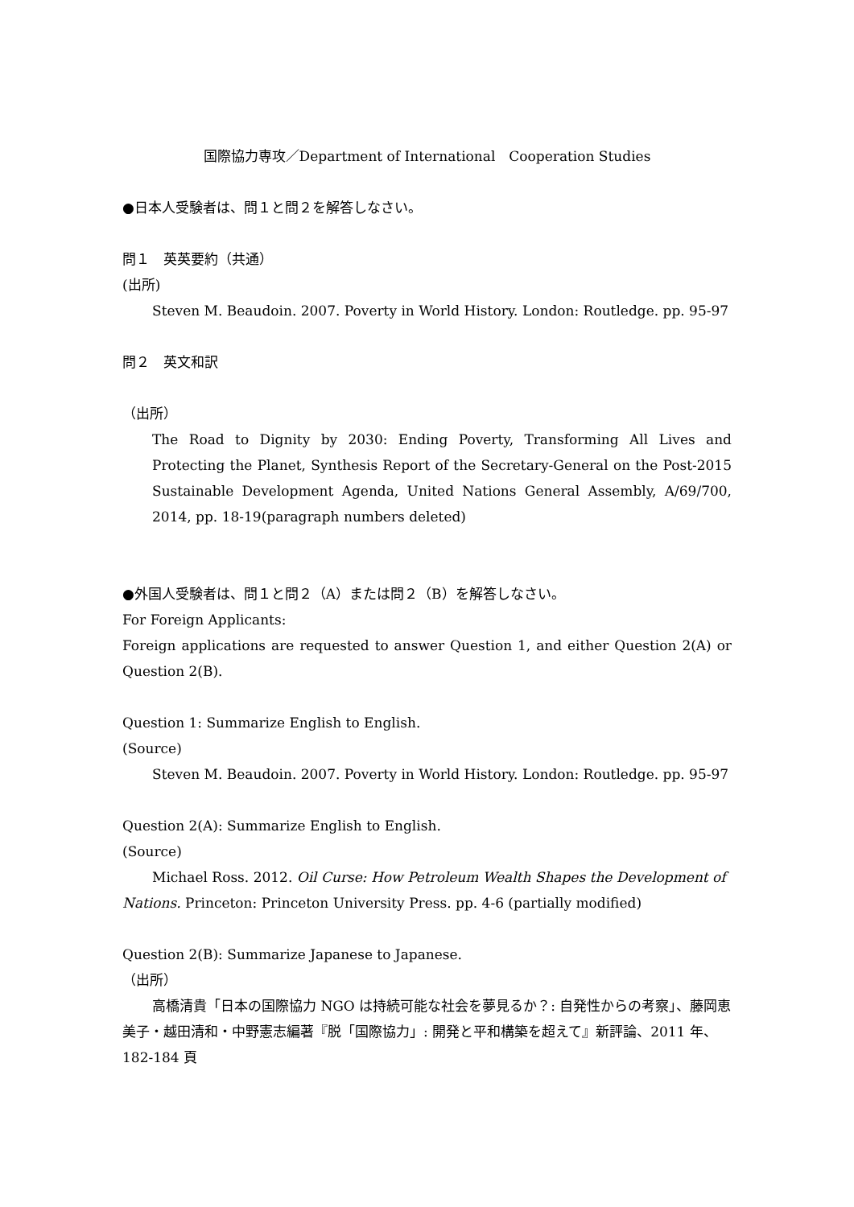国際協力専攻／Department of International　Cooperation Studies
●日本人受験者は、問１と問２を解答しなさい。
問１　英英要約（共通）
(出所)
Steven M. Beaudoin. 2007. Poverty in World History. London: Routledge. pp. 95-97
問２　英文和訳
（出所）
The Road to Dignity by 2030: Ending Poverty, Transforming All Lives and Protecting the Planet, Synthesis Report of the Secretary-General on the Post-2015 Sustainable Development Agenda, United Nations General Assembly, A/69/700, 2014, pp. 18-19(paragraph numbers deleted)
●外国人受験者は、問１と問２（A）または問２（B）を解答しなさい。
For Foreign Applicants:
Foreign applications are requested to answer Question 1, and either Question 2(A) or Question 2(B).
Question 1: Summarize English to English.
(Source)
Steven M. Beaudoin. 2007. Poverty in World History. London: Routledge. pp. 95-97
Question 2(A): Summarize English to English.
(Source)
Michael Ross. 2012. Oil Curse: How Petroleum Wealth Shapes the Development of Nations. Princeton: Princeton University Press. pp. 4-6 (partially modified)
Question 2(B): Summarize Japanese to Japanese.
（出所）
高橋清貴「日本の国際協力 NGO は持続可能な社会を夢見るか？: 自発性からの考察」、藤岡恵美子・越田清和・中野憲志編著『脱「国際協力」: 開発と平和構築を超えて』新評論、2011 年、182-184 頁